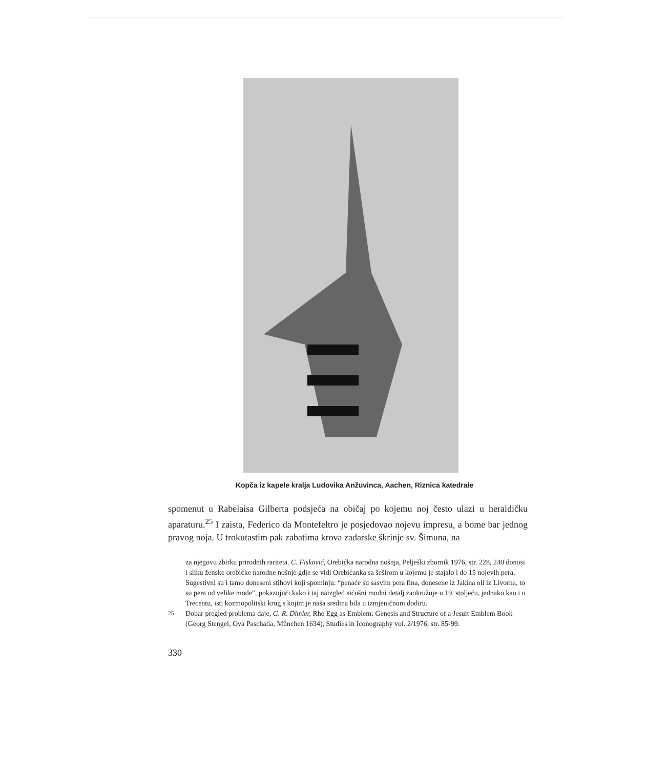Kopča iz kapele kralja Ludovika Anžuvinca, Aachen, Riznica katedrale
spomenut u Rabelaisa Gilberta podsjeća na običaj po kojemu noj često ulazi u heraldičku aparaturu.<sup>25</sup> I zaista, Federico da Montefeltro je posjedovao nojevu impresu, a bome bar jednog pravog noja. U trokutastim pak zabatima krova zadarske škrinje sv. Šimuna, na
za njegovu zbirku prirodnih rariteta. C. Fisković, Orebićka narodna nošnja, Pelješki zbornik 1976, str. 228, 240 donosi i sliku ženske orebićke narodne nošnje gdje se vidi Orebićanka sa šeširom u kojemu je stajalo i do 15 nojevih pera. Sugestivni su i tamo doneseni stihovi koji spominju: “penaće su sasvim pera fina, donesene iz Jakina oli iz Livorna, to su pera od velike mode”, pokazujući kako i taj naizgled sićušni modni detalj zaokružuje u 19. stoljeću, jednako kao i u Trecentu, isti kozmopolitski krug s kojim je naša sredina bila u izmjeničnom dodiru.
<sup>25</sup> Dobar pregled problema daje, G. R. Dimler, Rhe Egg as Emblem: Genesis and Structure of a Jesuit Emblem Book (Georg Stengel, Ova Paschalia, München 1634), Studies in Iconography vol. 2/1976, str. 85-99.
330